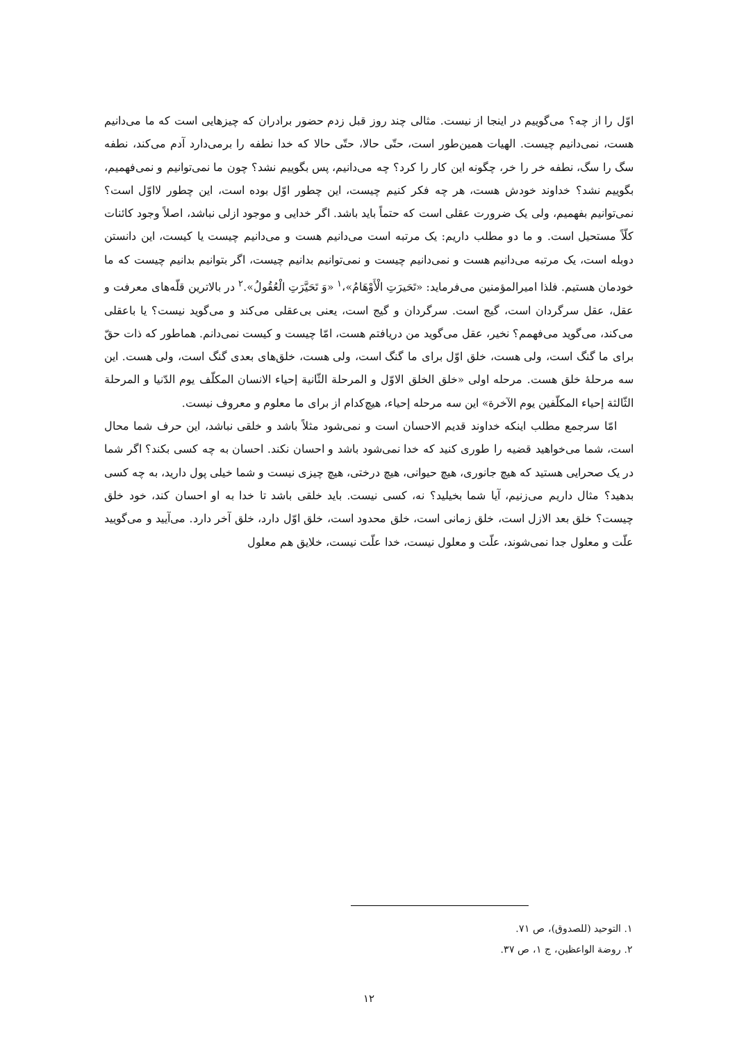اوّل را از چه؟ می‌گوییم در اینجا از نیست. مثالی چند روز قبل زدم حضور برادران که چیزهایی است که ما می‌دانیم هست، نمی‌دانیم چیست. الهیات همین‌طور است، حتّی حالا، حتّی حالا که خدا نطفه را برمی‌دارد آدم می‌کند، نطفه سگ را سگ، نطفه خر را خر، چگونه این کار را کرد؟ چه می‌دانیم، پس بگوییم نشد؟ چون ما نمی‌توانیم و نمی‌فهمیم، بگوییم نشد؟ خداوند خودش هست، هر چه فکر کنیم چیست، این چطور اوّل بوده است، این چطور لااوّل است؟ نمی‌توانیم بفهمیم، ولی یک ضرورت عقلی است که حتماً باید باشد. اگر خدایی و موجود ازلی نباشد، اصلاً وجود کائنات کلّاً مستحیل است. و ما دو مطلب داریم: یک مرتبه است می‌دانیم هست و می‌دانیم چیست یا کیست، این دانستن دوبله است، یک مرتبه می‌دانیم هست و نمی‌دانیم چیست و نمی‌توانیم بدانیم چیست، اگر بتوانیم بدانیم چیست که ما خودمان هستیم. فلذا امیرالمؤمنین می‌فرماید: «تَحَیرَتِ الْأَوْهَامُ»،<sup>۱</sup> «وَ تَحَیَّرَتِ الْعُقُولُ».<sup>۲</sup> در بالاترین قلّه‌های معرفت و عقل، عقل سرگردان است، گیج است. سرگردان و گیج است، یعنی بی‌عقلی می‌کند و می‌گوید نیست؟ یا باعقلی می‌کند، می‌گوید می‌فهمم؟ نخیر، عقل می‌گوید من دریافتم هست، امّا چیست و کیست نمی‌دانم. هماطور که ذات حقّ برای ما گنگ است، ولی هست، خلق اوّل برای ما گنگ است، ولی هست، خلق‌های بعدی گنگ است، ولی هست. این سه مرحلهٔ خلق هست. مرحله اولی «خلق الخلق الاوّل و المرحلة الثّانیة إحیاء الانسان المکلّف یوم الدّنیا و المرحلة الثّالثة إحیاء المکلّفین یوم الآخرة» این سه مرحله إحیاء، هیچ‌کدام از برای ما معلوم و معروف نیست.
امّا سرجمع مطلب اینکه خداوند قدیم الاحسان است و نمی‌شود مثلاً باشد و خلقی نباشد، این حرف شما محال است، شما می‌خواهید قضیه را طوری کنید که خدا نمی‌شود باشد و احسان نکند. احسان به چه کسی بکند؟ اگر شما در یک صحرایی هستید که هیچ جانوری، هیچ حیوانی، هیچ درختی، هیچ چیزی نیست و شما خیلی پول دارید، به چه کسی بدهید؟ مثال داریم می‌زنیم، آیا شما بخیلید؟ نه، کسی نیست. باید خلقی باشد تا خدا به او احسان کند، خود خلق چیست؟ خلق بعد الازل است، خلق زمانی است، خلق محدود است، خلق اوّل دارد، خلق آخر دارد. می‌آیید و می‌گویید علّت و معلول جدا نمی‌شوند، علّت و معلول نیست، خدا علّت نیست، خلایق هم معلول
۱. التوحید (للصدوق)، ص ۷۱.
۲. روضة الواعظین، ج ۱، ص ۳۷.
۱۲